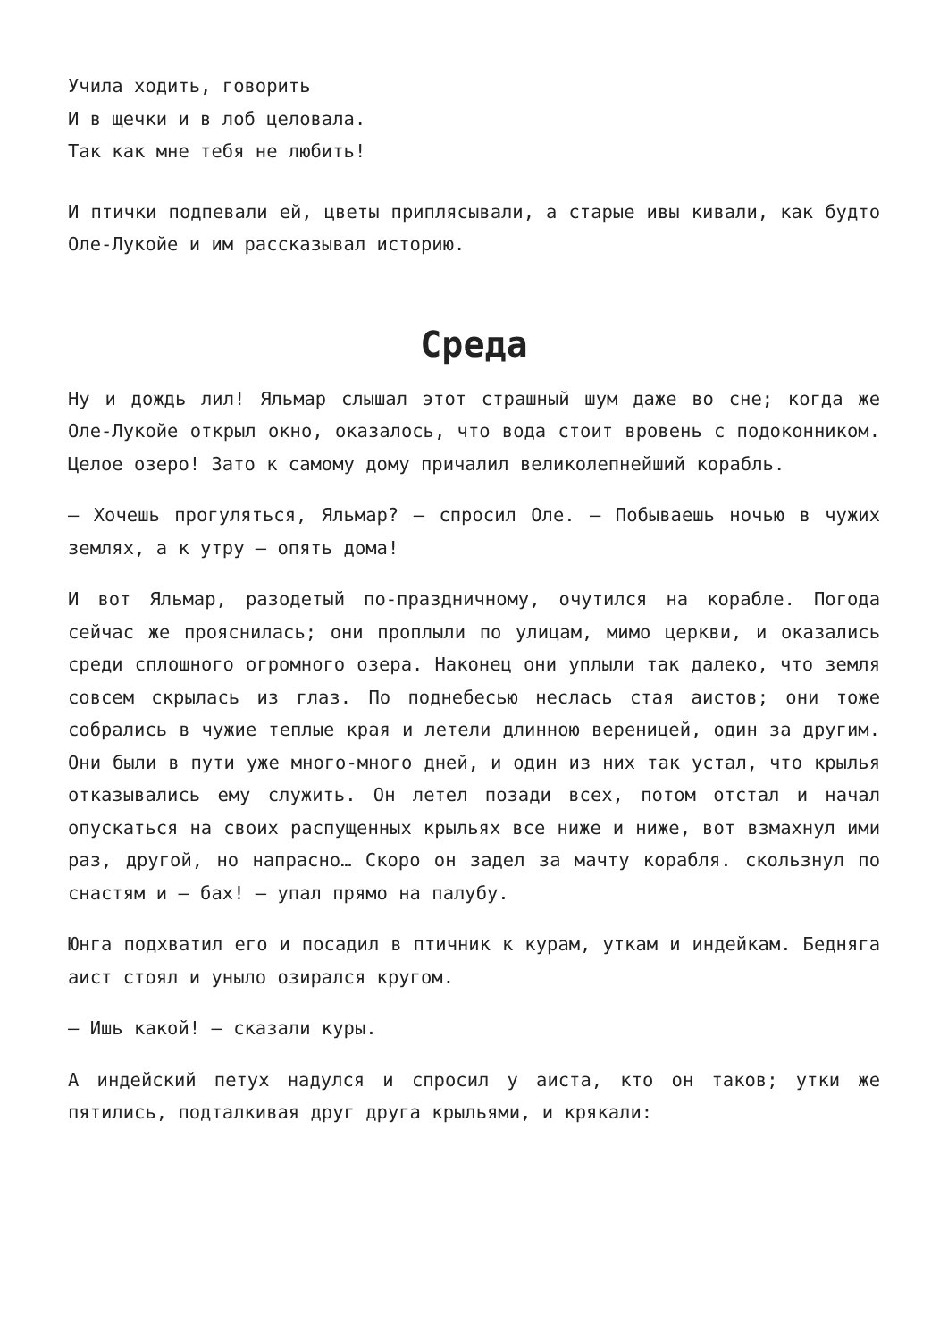Учила ходить, говорить
И в щечки и в лоб целовала.
Так как мне тебя не любить!
И птички подпевали ей, цветы приплясывали, а старые ивы кивали, как будто Оле-Лукойе и им рассказывал историю.
Среда
Ну и дождь лил! Яльмар слышал этот страшный шум даже во сне; когда же Оле-Лукойе открыл окно, оказалось, что вода стоит вровень с подоконником. Целое озеро! Зато к самому дому причалил великолепнейший корабль.
— Хочешь прогуляться, Яльмар? — спросил Оле. — Побываешь ночью в чужих землях, а к утру — опять дома!
И вот Яльмар, разодетый по-праздничному, очутился на корабле. Погода сейчас же прояснилась; они проплыли по улицам, мимо церкви, и оказались среди сплошного огромного озера. Наконец они уплыли так далеко, что земля совсем скрылась из глаз. По поднебесью неслась стая аистов; они тоже собрались в чужие теплые края и летели длинною вереницей, один за другим. Они были в пути уже много-много дней, и один из них так устал, что крылья отказывались ему служить. Он летел позади всех, потом отстал и начал опускаться на своих распущенных крыльях все ниже и ниже, вот взмахнул ими раз, другой, но напрасно… Скоро он задел за мачту корабля. скользнул по снастям и — бах! — упал прямо на палубу.
Юнга подхватил его и посадил в птичник к курам, уткам и индейкам. Бедняга аист стоял и уныло озирался кругом.
— Ишь какой! — сказали куры.
А индейский петух надулся и спросил у аиста, кто он таков; утки же пятились, подталкивая друг друга крыльями, и крякали: